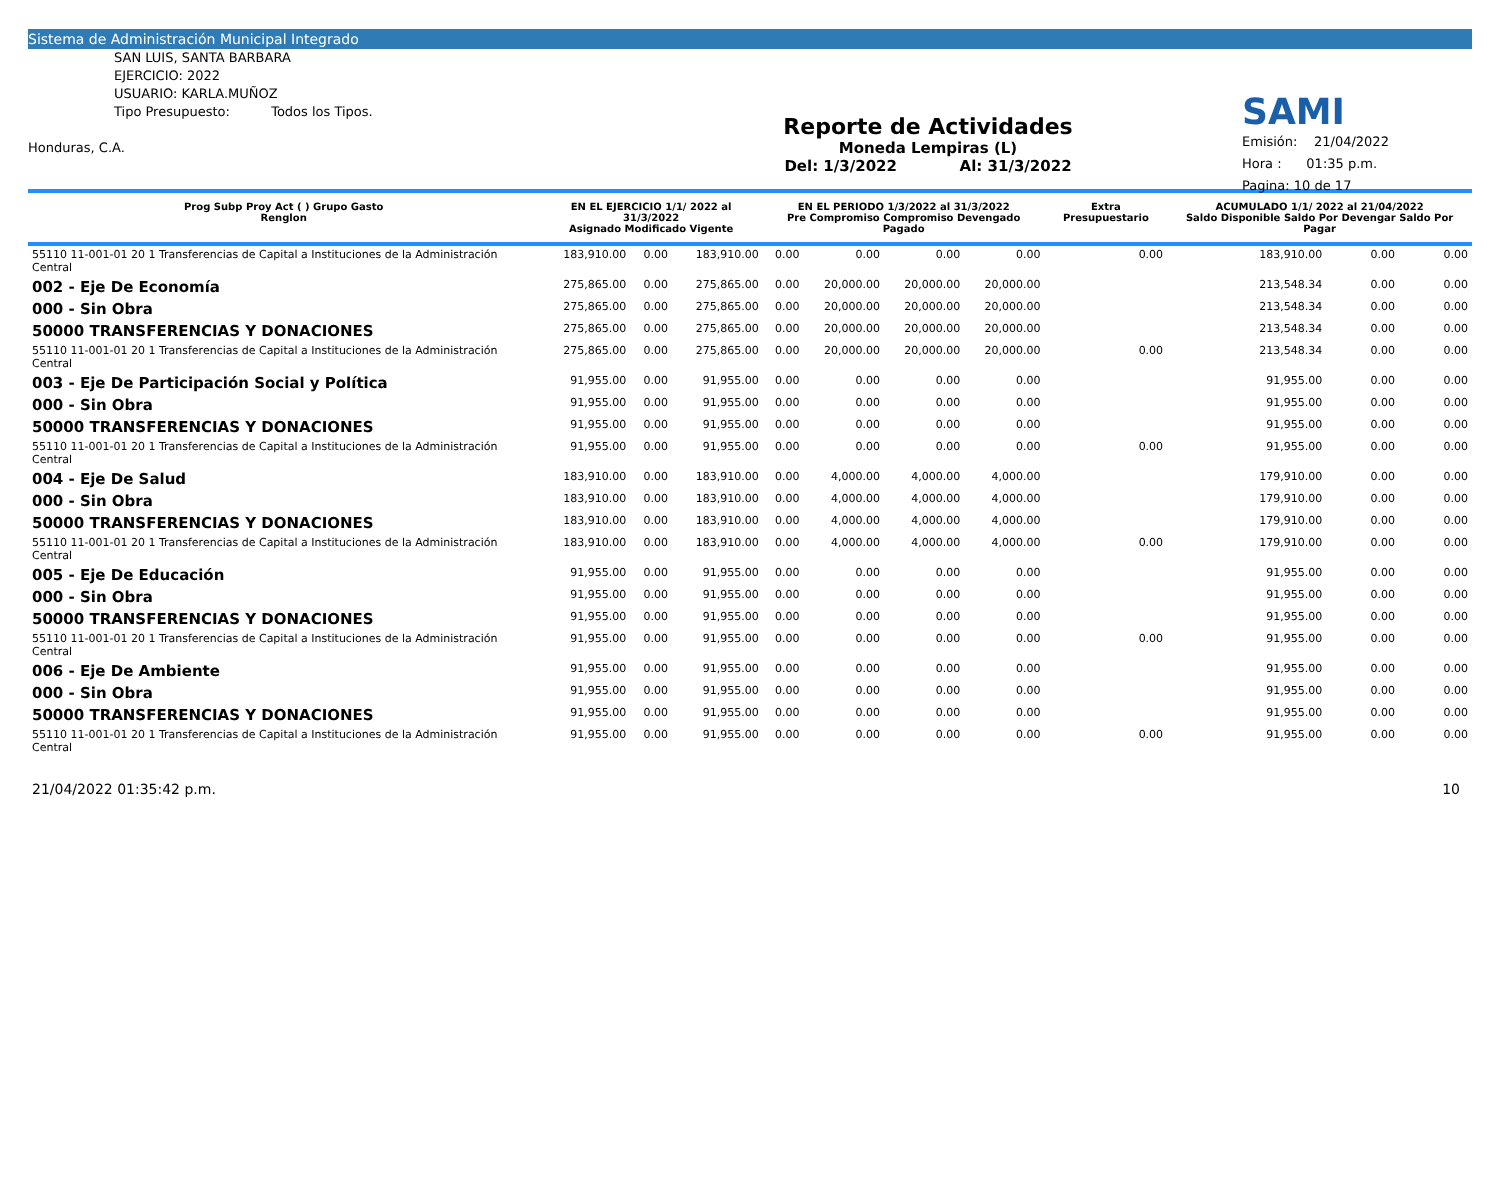Sistema de Administración Municipal Integrado
SAN LUIS, SANTA BARBARA
EJERCICIO: 2022
USUARIO: KARLA.MUÑOZ
Tipo Presupuesto: Todos los Tipos.
Honduras, C.A.
Reporte de Actividades
Moneda Lempiras (L)
Del: 1/3/2022 Al: 31/3/2022
SAMI
Emisión: 21/04/2022
Hora : 01:35 p.m.
Pagina: 10 de 17
| Prog Subp Proy Act ( ) Grupo Gasto Renglon | EN EL EJERCICIO 1/1/ 2022 al 31/3/2022 Asignado Modificado Vigente | | | EN EL PERIODO 1/3/2022 al 31/3/2022 Pre Compromiso Compromiso Devengado Pagado | | | | Extra Presupuestario | ACUMULADO 1/1/ 2022 al 21/04/2022 Saldo Disponible Saldo Por Devengar Saldo Por Pagar | | |
| --- | --- | --- | --- | --- | --- | --- | --- | --- | --- | --- | --- |
| 55110 11-001-01 20 1 Transferencias de Capital a Instituciones de la Administración Central | 183,910.00 | 0.00 | 183,910.00 | 0.00 | 0.00 | 0.00 | 0.00 | 0.00 | 183,910.00 | 0.00 | 0.00 |
| 002 - Eje De Economía | 275,865.00 | 0.00 | 275,865.00 | 0.00 | 20,000.00 | 20,000.00 | 20,000.00 | | 213,548.34 | 0.00 | 0.00 |
| 000 - Sin Obra | 275,865.00 | 0.00 | 275,865.00 | 0.00 | 20,000.00 | 20,000.00 | 20,000.00 | | 213,548.34 | 0.00 | 0.00 |
| 50000 TRANSFERENCIAS Y DONACIONES | 275,865.00 | 0.00 | 275,865.00 | 0.00 | 20,000.00 | 20,000.00 | 20,000.00 | | 213,548.34 | 0.00 | 0.00 |
| 55110 11-001-01 20 1 Transferencias de Capital a Instituciones de la Administración Central | 275,865.00 | 0.00 | 275,865.00 | 0.00 | 20,000.00 | 20,000.00 | 20,000.00 | 0.00 | 213,548.34 | 0.00 | 0.00 |
| 003 - Eje De Participación Social y Política | 91,955.00 | 0.00 | 91,955.00 | 0.00 | 0.00 | 0.00 | 0.00 | | 91,955.00 | 0.00 | 0.00 |
| 000 - Sin Obra | 91,955.00 | 0.00 | 91,955.00 | 0.00 | 0.00 | 0.00 | 0.00 | | 91,955.00 | 0.00 | 0.00 |
| 50000 TRANSFERENCIAS Y DONACIONES | 91,955.00 | 0.00 | 91,955.00 | 0.00 | 0.00 | 0.00 | 0.00 | | 91,955.00 | 0.00 | 0.00 |
| 55110 11-001-01 20 1 Transferencias de Capital a Instituciones de la Administración Central | 91,955.00 | 0.00 | 91,955.00 | 0.00 | 0.00 | 0.00 | 0.00 | 0.00 | 91,955.00 | 0.00 | 0.00 |
| 004 - Eje De Salud | 183,910.00 | 0.00 | 183,910.00 | 0.00 | 4,000.00 | 4,000.00 | 4,000.00 | | 179,910.00 | 0.00 | 0.00 |
| 000 - Sin Obra | 183,910.00 | 0.00 | 183,910.00 | 0.00 | 4,000.00 | 4,000.00 | 4,000.00 | | 179,910.00 | 0.00 | 0.00 |
| 50000 TRANSFERENCIAS Y DONACIONES | 183,910.00 | 0.00 | 183,910.00 | 0.00 | 4,000.00 | 4,000.00 | 4,000.00 | | 179,910.00 | 0.00 | 0.00 |
| 55110 11-001-01 20 1 Transferencias de Capital a Instituciones de la Administración Central | 183,910.00 | 0.00 | 183,910.00 | 0.00 | 4,000.00 | 4,000.00 | 4,000.00 | 0.00 | 179,910.00 | 0.00 | 0.00 |
| 005 - Eje De Educación | 91,955.00 | 0.00 | 91,955.00 | 0.00 | 0.00 | 0.00 | 0.00 | | 91,955.00 | 0.00 | 0.00 |
| 000 - Sin Obra | 91,955.00 | 0.00 | 91,955.00 | 0.00 | 0.00 | 0.00 | 0.00 | | 91,955.00 | 0.00 | 0.00 |
| 50000 TRANSFERENCIAS Y DONACIONES | 91,955.00 | 0.00 | 91,955.00 | 0.00 | 0.00 | 0.00 | 0.00 | | 91,955.00 | 0.00 | 0.00 |
| 55110 11-001-01 20 1 Transferencias de Capital a Instituciones de la Administración Central | 91,955.00 | 0.00 | 91,955.00 | 0.00 | 0.00 | 0.00 | 0.00 | 0.00 | 91,955.00 | 0.00 | 0.00 |
| 006 - Eje De Ambiente | 91,955.00 | 0.00 | 91,955.00 | 0.00 | 0.00 | 0.00 | 0.00 | | 91,955.00 | 0.00 | 0.00 |
| 000 - Sin Obra | 91,955.00 | 0.00 | 91,955.00 | 0.00 | 0.00 | 0.00 | 0.00 | | 91,955.00 | 0.00 | 0.00 |
| 50000 TRANSFERENCIAS Y DONACIONES | 91,955.00 | 0.00 | 91,955.00 | 0.00 | 0.00 | 0.00 | 0.00 | | 91,955.00 | 0.00 | 0.00 |
| 55110 11-001-01 20 1 Transferencias de Capital a Instituciones de la Administración Central | 91,955.00 | 0.00 | 91,955.00 | 0.00 | 0.00 | 0.00 | 0.00 | 0.00 | 91,955.00 | 0.00 | 0.00 |
21/04/2022 01:35:42 p.m. 10